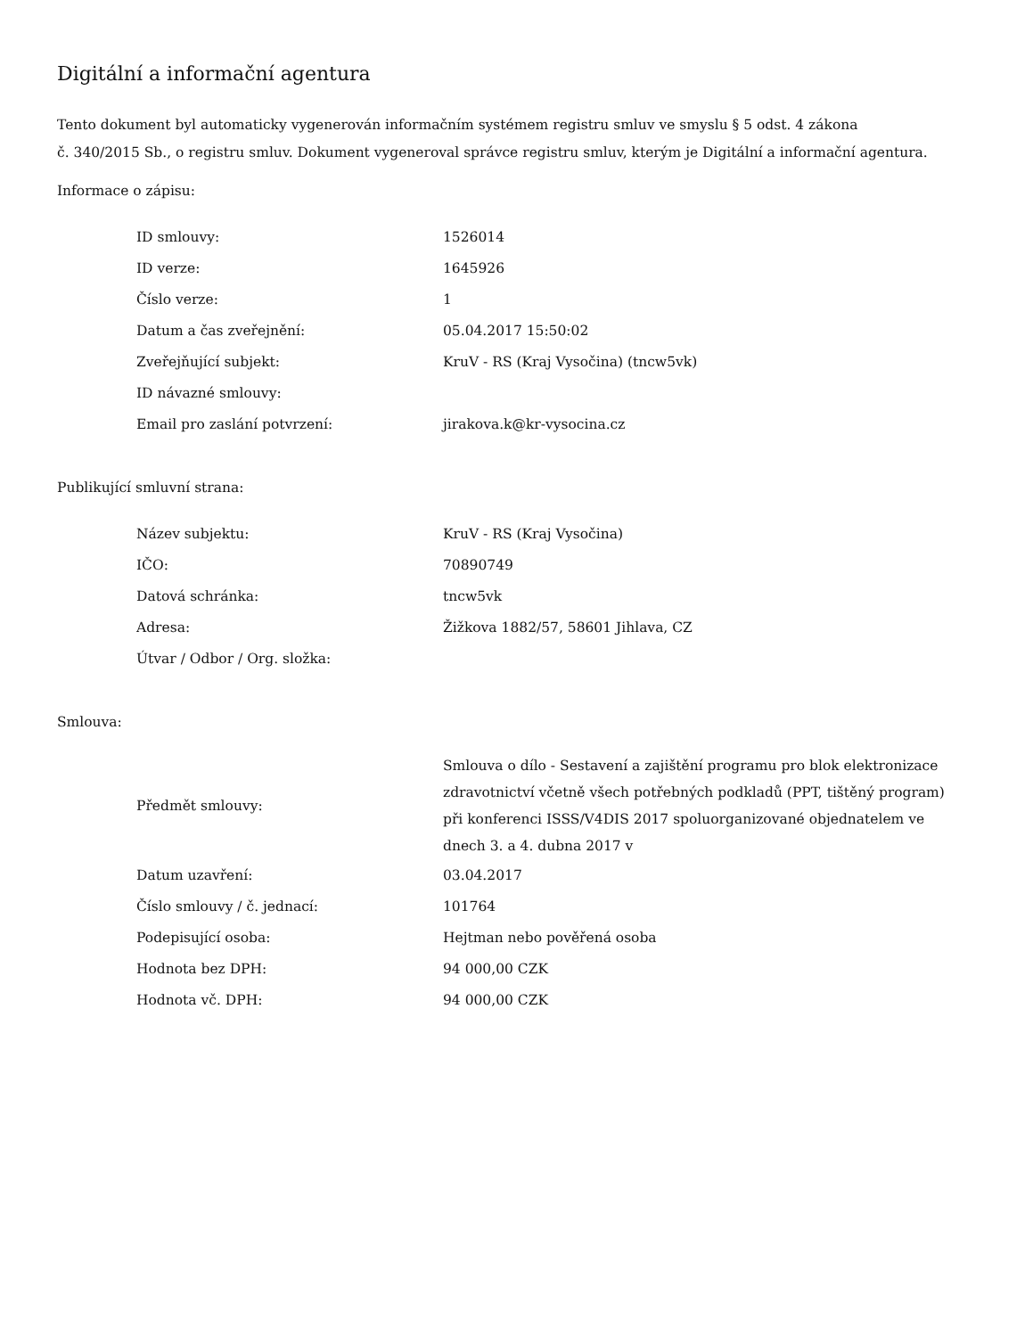Digitální a informační agentura
Tento dokument byl automaticky vygenerován informačním systémem registru smluv ve smyslu § 5 odst. 4 zákona
č. 340/2015 Sb., o registru smluv. Dokument vygeneroval správce registru smluv, kterým je Digitální a informační agentura.
Informace o zápisu:
| ID smlouvy: | 1526014 |
| ID verze: | 1645926 |
| Číslo verze: | 1 |
| Datum a čas zveřejnění: | 05.04.2017 15:50:02 |
| Zveřejňující subjekt: | KruV - RS (Kraj Vysočina) (tncw5vk) |
| ID návazné smlouvy: | |
| Email pro zaslání potvrzení: | jirakova.k@kr-vysocina.cz |
Publikující smluvní strana:
| Název subjektu: | KruV - RS (Kraj Vysočina) |
| IČO: | 70890749 |
| Datová schránka: | tncw5vk |
| Adresa: | Žižkova 1882/57, 58601 Jihlava, CZ |
| Útvar / Odbor / Org. složka: | |
Smlouva:
| Předmět smlouvy: | Smlouva o dílo - Sestavení a zajištění programu pro blok elektronizace zdravotnictví včetně všech potřebných podkladů (PPT, tištěný program) při konferenci ISSS/V4DIS 2017 spoluorganizované objednatelem ve dnech 3. a 4. dubna 2017 v |
| Datum uzavření: | 03.04.2017 |
| Číslo smlouvy / č. jednací: | 101764 |
| Podepisující osoba: | Hejtman nebo pověřená osoba |
| Hodnota bez DPH: | 94 000,00 CZK |
| Hodnota vč. DPH: | 94 000,00 CZK |